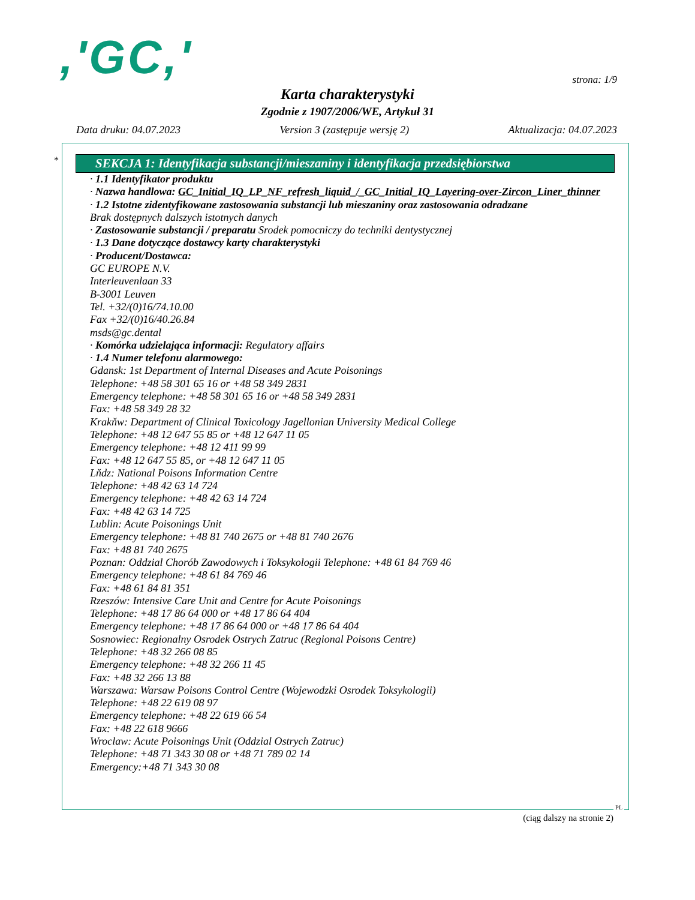,'GC,' strona: 1/9
Karta charakterystyki
Zgodnie z 1907/2006/WE, Artykuł 31
Data druku: 04.07.2023 Version 3 (zastępuje wersję 2) Aktualizacja: 04.07.2023
*
SEKCJA 1: Identyfikacja substancji/mieszaniny i identyfikacja przedsiębiorstwa
· 1.1 Identyfikator produktu
· Nazwa handlowa: GC_Initial_IQ_LP_NF_refresh_liquid_/_GC_Initial_IQ_Layering-over-Zircon_Liner_thinner
· 1.2 Istotne zidentyfikowane zastosowania substancji lub mieszaniny oraz zastosowania odradzane
Brak dostępnych dalszych istotnych danych
· Zastosowanie substancji / preparatu Srodek pomocniczy do techniki dentystycznej
· 1.3 Dane dotyczące dostawcy karty charakterystyki
· Producent/Dostawca:
GC EUROPE N.V.
Interleuvenlaan 33
B-3001 Leuven
Tel. +32/(0)16/74.10.00
Fax +32/(0)16/40.26.84
msds@gc.dental
· Komórka udzielająca informacji: Regulatory affairs
· 1.4 Numer telefonu alarmowego:
Gdansk: 1st Department of Internal Diseases and Acute Poisonings
Telephone: +48 58 301 65 16 or +48 58 349 2831
Emergency telephone: +48 58 301 65 16 or +48 58 349 2831
Fax: +48 58 349 28 32
Krakňw: Department of Clinical Toxicology Jagellonian University Medical College
Telephone: +48 12 647 55 85 or +48 12 647 11 05
Emergency telephone: +48 12 411 99 99
Fax: +48 12 647 55 85, or +48 12 647 11 05
Lňdz: National Poisons Information Centre
Telephone: +48 42 63 14 724
Emergency telephone: +48 42 63 14 724
Fax: +48 42 63 14 725
Lublin: Acute Poisonings Unit
Emergency telephone: +48 81 740 2675 or +48 81 740 2676
Fax: +48 81 740 2675
Poznan: Oddzial Chorób Zawodowych i Toksykologii Telephone: +48 61 84 769 46
Emergency telephone: +48 61 84 769 46
Fax: +48 61 84 81 351
Rzeszów: Intensive Care Unit and Centre for Acute Poisonings
Telephone: +48 17 86 64 000 or +48 17 86 64 404
Emergency telephone: +48 17 86 64 000 or +48 17 86 64 404
Sosnowiec: Regionalny Osrodek Ostrych Zatruc (Regional Poisons Centre)
Telephone: +48 32 266 08 85
Emergency telephone: +48 32 266 11 45
Fax: +48 32 266 13 88
Warszawa: Warsaw Poisons Control Centre (Wojewodzki Osrodek Toksykologii)
Telephone: +48 22 619 08 97
Emergency telephone: +48 22 619 66 54
Fax: +48 22 618 9666
Wroclaw: Acute Poisonings Unit (Oddzial Ostrych Zatruc)
Telephone: +48 71 343 30 08 or +48 71 789 02 14
Emergency:+48 71 343 30 08
PL
(ciąg dalszy na stronie 2)